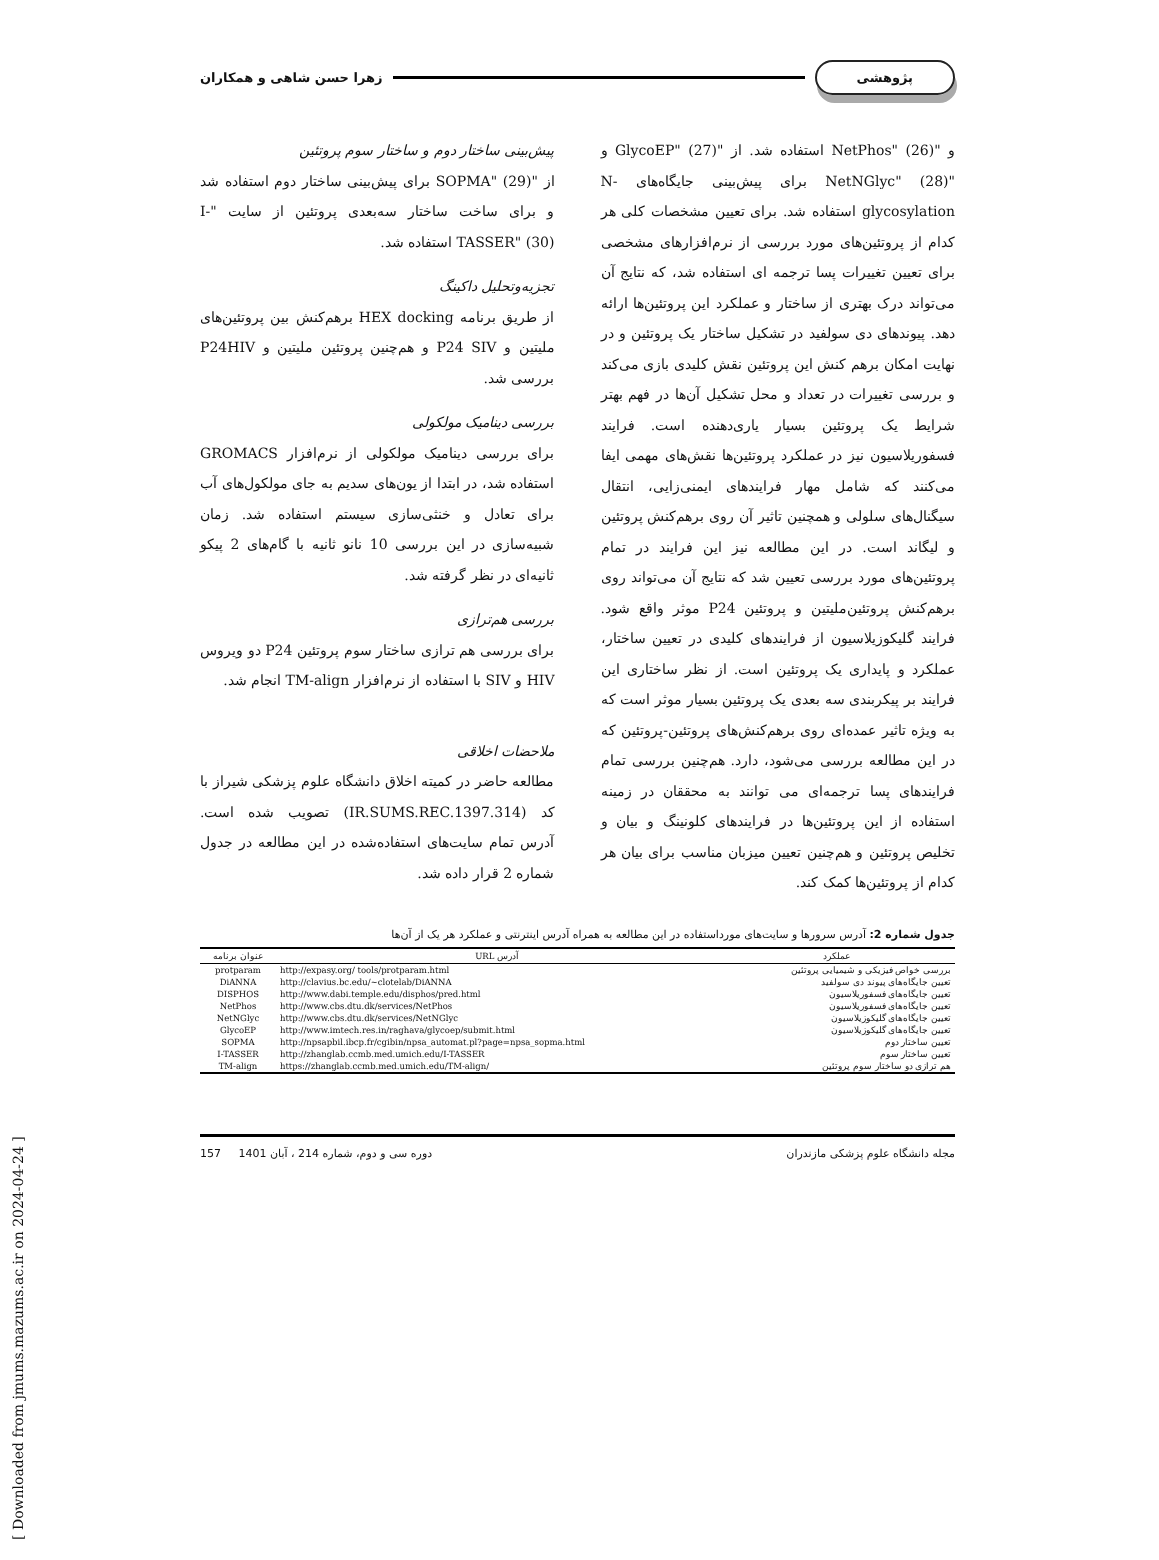پژوهشی زهرا حسن شاهی و همکاران
و "NetPhos" (26) استفاده شد. از "GlycoEP" (27) و "NetNGlyc" (28) برای پیش‌بینی جایگاه‌های N-glycosylation استفاده شد. برای تعیین مشخصات کلی هر کدام از پروتئین‌های مورد بررسی از نرم‌افزارهای مشخصی برای تعیین تغییرات پسا ترجمه ای استفاده شد، که نتایج آن می‌تواند درک بهتری از ساختار و عملکرد این پروتئین‌ها ارائه دهد. پیوندهای دی سولفید در تشکیل ساختار یک پروتئین و در نهایت امکان برهم کنش این پروتئین نقش کلیدی بازی می‌کند و بررسی تغییرات در تعداد و محل تشکیل آن‌ها در فهم بهتر شرایط یک پروتئین بسیار یاری‌دهنده است. فرایند فسفوریلاسیون نیز در عملکرد پروتئین‌ها نقش‌های مهمی ایفا می‌کنند که شامل مهار فرایندهای ایمنی‌زایی، انتقال سیگنال‌های سلولی و همچنین تاثیر آن روی برهم‌کنش پروتئین و لیگاند است. در این مطالعه نیز این فرایند در تمام پروتئین‌های مورد بررسی تعیین شد که نتایج آن می‌تواند روی برهم‌کنش پروتئین‌ملیتین و پروتئین P24 موثر واقع شود. فرایند گلیکوزیلاسیون از فرایندهای کلیدی در تعیین ساختار، عملکرد و پایداری یک پروتئین است. از نظر ساختاری این فرایند بر پیکربندی سه بعدی یک پروتئین بسیار موثر است که به ویژه تاثیر عمده‌ای روی برهم‌کنش‌های پروتئین-پروتئین که در این مطالعه بررسی می‌شود، دارد. هم‌چنین بررسی تمام فرایندهای پسا ترجمه‌ای می توانند به محققان در زمینه استفاده از این پروتئین‌ها در فرایندهای کلونینگ و بیان و تخلیص پروتئین و هم‌چنین تعیین میزبان مناسب برای بیان هر کدام از پروتئین‌ها کمک کند.
پیش‌بینی ساختار دوم و ساختار سوم پروتئین
از "SOPMA" (29) برای پیش‌بینی ساختار دوم استفاده شد و برای ساخت ساختار سه‌بعدی پروتئین از سایت "I-TASSER" (30) استفاده شد.
تجزیه‌وتحلیل داکینگ
از طریق برنامه HEX docking برهم‌کنش بین پروتئین‌های ملیتین و P24 SIV و هم‌چنین پروتئین ملیتین و P24HIV بررسی شد.
بررسی دینامیک مولکولی
برای بررسی دینامیک مولکولی از نرم‌افزار GROMACS استفاده شد، در ابتدا از یون‌های سدیم به جای مولکول‌های آب برای تعادل و خنثی‌سازی سیستم استفاده شد. زمان شبیه‌سازی در این بررسی 10 نانو ثانیه با گام‌های 2 پیکو ثانیه‌ای در نظر گرفته شد.
بررسی هم‌ترازی
برای بررسی هم ترازی ساختار سوم پروتئین P24 دو ویروس HIV و SIV با استفاده از نرم‌افزار TM-align انجام شد.
ملاحضات اخلاقی
مطالعه حاضر در کمیته اخلاق دانشگاه علوم پزشکی شیراز با کد (IR.SUMS.REC.1397.314) تصویب شده است. آدرس تمام سایت‌های استفاده‌شده در این مطالعه در جدول شماره 2 قرار داده شد.
جدول شماره 2: آدرس سرورها و سایت‌های مورداستفاده در این مطالعه به همراه آدرس اینترنتی و عملکرد هر یک از آن‌ها
| عملکرد | آدرس URL | عنوان برنامه |
| --- | --- | --- |
| بررسی خواص فیزیکی و شیمیایی پروتئین | http://expasy.org/ tools/protparam.html | protparam |
| تعیین جایگاه‌های پیوند دی سولفید | http://clavius.bc.edu/~clotelab/DiANNA | DiANNA |
| تعیین جایگاه‌های فسفوریلاسیون | http://www.dabi.temple.edu/disphos/pred.html | DISPHOS |
| تعیین جایگاه‌های فسفوریلاسیون | http://www.cbs.dtu.dk/services/NetPhos | NetPhos |
| تعیین جایگاه‌های گلیکوزیلاسیون | http://www.cbs.dtu.dk/services/NetNGlyc | NetNGlyc |
| تعیین جایگاه‌های گلیکوزیلاسیون | http://www.imtech.res.in/raghava/glycoep/submit.html | GlycoEP |
| تعیین ساختار دوم | http://npsapbil.ibcp.fr/cgibin/npsa_automat.pl?page=npsa_sopma.html | SOPMA |
| تعیین ساختار سوم | http://zhanglab.ccmb.med.umich.edu/I-TASSER | I-TASSER |
| هم ترازی دو ساختار سوم پروتئین | https://zhanglab.ccmb.med.umich.edu/TM-align/ | TM-align |
مجله دانشگاه علوم پزشکی مازندران دوره سی و دوم، شماره 214 ، آبان 1401 157
[ Downloaded from jmums.mazums.ac.ir on 2024-04-24 ]